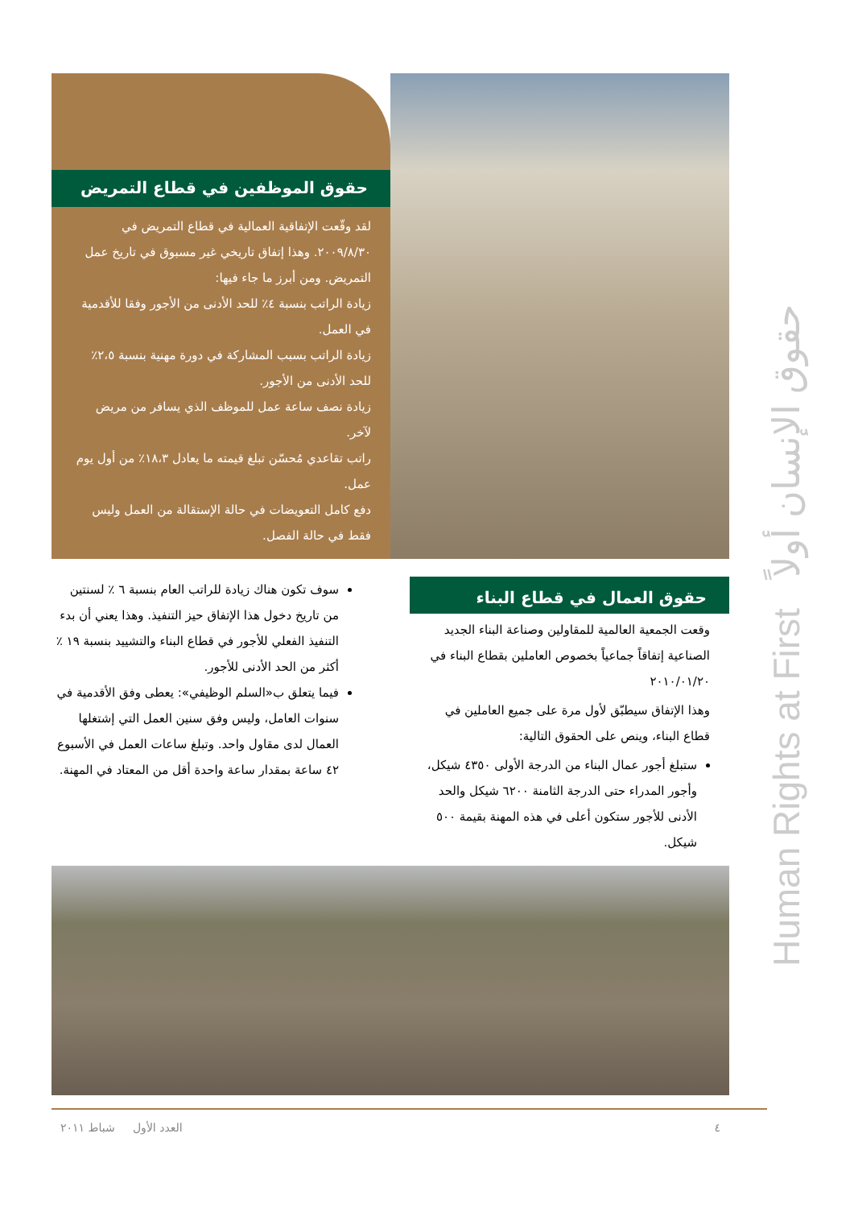حقوق الموظفين في قطاع التمريض
لقد وقّعت الإتفاقية العمالية في قطاع التمريض في ٢٠٠٩/٨/٣٠. وهذا إتفاق تاريخي غير مسبوق في تاريخ عمل التمريض. ومن أبرز ما جاء فيها:
زيادة الراتب بنسبة ٤٪ للحد الأدنى من الأجور وفقا للأقدمية في العمل.
زيادة الراتب بسبب المشاركة في دورة مهنية بنسبة ٢،٥٪ للحد الأدنى من الأجور.
زيادة نصف ساعة عمل للموظف الذي يسافر من مريض لآخر.
راتب تقاعدي مُحسّن تبلغ قيمته ما يعادل ١٨،٣٪ من أول يوم عمل.
دفع كامل التعويضات في حالة الإستقالة من العمل وليس فقط في حالة الفصل.
حقوق العمال في قطاع البناء
وقعت الجمعية العالمية للمقاولين وصناعة البناء الجديد الصناعية إتفاقاً جماعياً بخصوص العاملين بقطاع البناء في ٢٠١٠/٠١/٢٠
وهذا الإتفاق سيطبّق لأول مرة على جميع العاملين في قطاع البناء، وينص على الحقوق التالية:
ستبلغ أجور عمال البناء من الدرجة الأولى ٤٣٥٠ شيكل، وأجور المدراء حتى الدرجة الثامنة ٦٢٠٠ شيكل والحد الأدنى للأجور ستكون أعلى في هذه المهنة بقيمة ٥٠٠ شيكل.
سوف تكون هناك زيادة للراتب العام بنسبة ٦ ٪ لسنتين من تاريخ دخول هذا الإتفاق حيز التنفيذ. وهذا يعني أن بدء التنفيذ الفعلي للأجور في قطاع البناء والتشييد بنسبة ١٩ ٪ أكثر من الحد الأدنى للأجور.
فيما يتعلق ب«السلم الوظيفي»: يعطى وفق الأقدمية في سنوات العامل، وليس وفق سنين العمل التي إشتغلها العمال لدى مقاول واحد. وتبلغ ساعات العمل في الأسبوع ٤٢ ساعة بمقدار ساعة واحدة أقل من المعتاد في المهنة.
٤ العدد الأول شباط ٢٠١١
Human Rights at First حقوق الإنسان أولاً